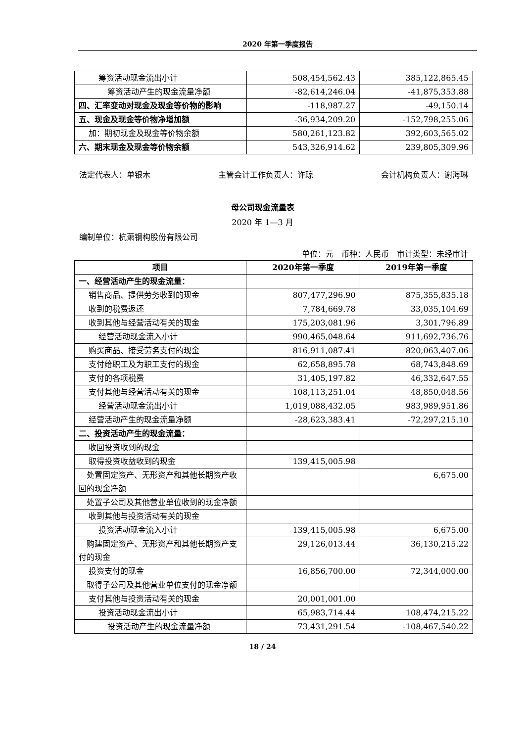2020 年第一季度报告
| 筹资活动现金流出小计 | 508,454,562.43 | 385,122,865.45 |
| 筹资活动产生的现金流量净额 | -82,614,246.04 | -41,875,353.88 |
| 四、汇率变动对现金及现金等价物的影响 | -118,987.27 | -49,150.14 |
| 五、现金及现金等价物净增加额 | -36,934,209.20 | -152,798,255.06 |
| 加：期初现金及现金等价物余额 | 580,261,123.82 | 392,603,565.02 |
| 六、期末现金及现金等价物余额 | 543,326,914.62 | 239,805,309.96 |
法定代表人：单银木 主管会计工作负责人：许琼 会计机构负责人：谢海琳
母公司现金流量表
2020 年 1—3 月
编制单位：杭萧钢构股份有限公司
单位：元　币种：人民币　审计类型：未经审计
| 项目 | 2020年第一季度 | 2019年第一季度 |
| --- | --- | --- |
| 一、经营活动产生的现金流量： | | |
| 销售商品、提供劳务收到的现金 | 807,477,296.90 | 875,355,835.18 |
| 收到的税费返还 | 7,784,669.78 | 33,035,104.69 |
| 收到其他与经营活动有关的现金 | 175,203,081.96 | 3,301,796.89 |
| 经营活动现金流入小计 | 990,465,048.64 | 911,692,736.76 |
| 购买商品、接受劳务支付的现金 | 816,911,087.41 | 820,063,407.06 |
| 支付给职工及为职工支付的现金 | 62,658,895.78 | 68,743,848.69 |
| 支付的各项税费 | 31,405,197.82 | 46,332,647.55 |
| 支付其他与经营活动有关的现金 | 108,113,251.04 | 48,850,048.56 |
| 经营活动现金流出小计 | 1,019,088,432.05 | 983,989,951.86 |
| 经营活动产生的现金流量净额 | -28,623,383.41 | -72,297,215.10 |
| 二、投资活动产生的现金流量： | | |
| 收回投资收到的现金 | | |
| 取得投资收益收到的现金 | 139,415,005.98 | |
| 处置固定资产、无形资产和其他长期资产收回的现金净额 | | 6,675.00 |
| 处置子公司及其他营业单位收到的现金净额 | | |
| 收到其他与投资活动有关的现金 | | |
| 投资活动现金流入小计 | 139,415,005.98 | 6,675.00 |
| 购建固定资产、无形资产和其他长期资产支付的现金 | 29,126,013.44 | 36,130,215.22 |
| 投资支付的现金 | 16,856,700.00 | 72,344,000.00 |
| 取得子公司及其他营业单位支付的现金净额 | | |
| 支付其他与投资活动有关的现金 | 20,001,001.00 | |
| 投资活动现金流出小计 | 65,983,714.44 | 108,474,215.22 |
| 投资活动产生的现金流量净额 | 73,431,291.54 | -108,467,540.22 |
18 / 24